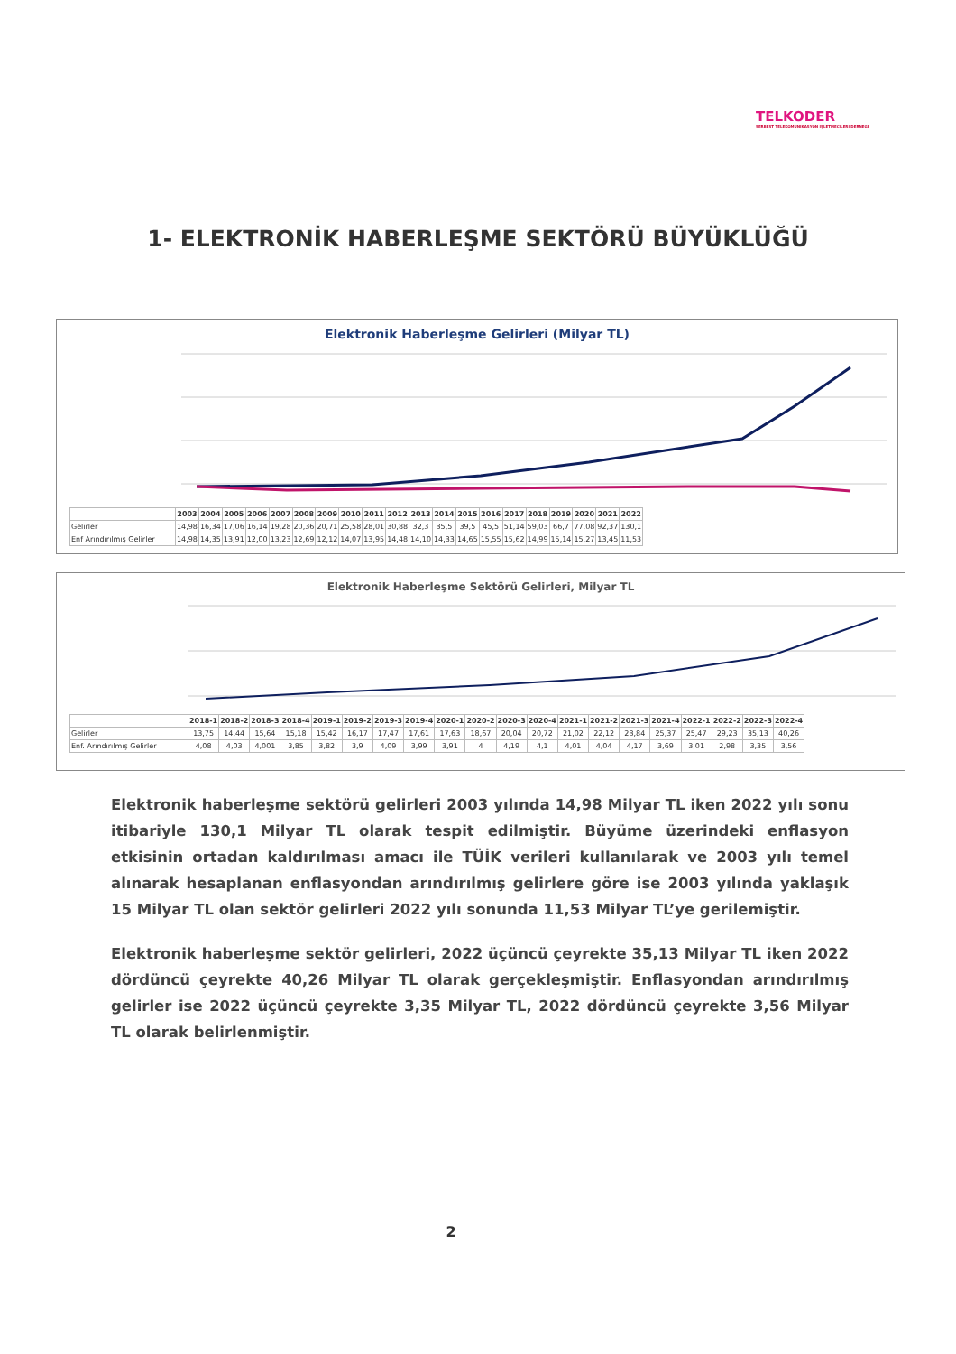TELKODER
SERBEST TELEKOMÜNİKASYON İŞLETMECİLERİ DERNEĞİ
1- ELEKTRONİK HABERLEŞME SEKTÖRÜ BÜYÜKLÜĞÜ
Elektronik Haberleşme Gelirleri (Milyar TL)
| | 2003 | 2004 | 2005 | 2006 | 2007 | 2008 | 2009 | 2010 | 2011 | 2012 | 2013 | 2014 | 2015 | 2016 | 2017 | 2018 | 2019 | 2020 | 2021 | 2022 |
| --- | --- | --- | --- | --- | --- | --- | --- | --- | --- | --- | --- | --- | --- | --- | --- | --- | --- | --- | --- | --- |
| Gelirler | 14,98 | 16,34 | 17,06 | 16,14 | 19,28 | 20,36 | 20,71 | 25,58 | 28,01 | 30,88 | 32,3 | 35,5 | 39,5 | 45,5 | 51,14 | 59,03 | 66,7 | 77,08 | 92,37 | 130,1 |
| Enf Arındırılmış Gelirler | 14,98 | 14,35 | 13,91 | 12,00 | 13,23 | 12,69 | 12,12 | 14,07 | 13,95 | 14,48 | 14,10 | 14,33 | 14,65 | 15,55 | 15,62 | 14,99 | 15,14 | 15,27 | 13,45 | 11,53 |
Elektronik Haberleşme Sektörü Gelirleri, Milyar TL
| | 2018-1 | 2018-2 | 2018-3 | 2018-4 | 2019-1 | 2019-2 | 2019-3 | 2019-4 | 2020-1 | 2020-2 | 2020-3 | 2020-4 | 2021-1 | 2021-2 | 2021-3 | 2021-4 | 2022-1 | 2022-2 | 2022-3 | 2022-4 |
| --- | --- | --- | --- | --- | --- | --- | --- | --- | --- | --- | --- | --- | --- | --- | --- | --- | --- | --- | --- | --- |
| Gelirler | 13,75 | 14,44 | 15,64 | 15,18 | 15,42 | 16,17 | 17,47 | 17,61 | 17,63 | 18,67 | 20,04 | 20,72 | 21,02 | 22,12 | 23,84 | 25,37 | 25,47 | 29,23 | 35,13 | 40,26 |
| Enf. Arındırılmış Gelirler | 4,08 | 4,03 | 4,001 | 3,85 | 3,82 | 3,9 | 4,09 | 3,99 | 3,91 | 4 | 4,19 | 4,1 | 4,01 | 4,04 | 4,17 | 3,69 | 3,01 | 2,98 | 3,35 | 3,56 |
Elektronik haberleşme sektörü gelirleri 2003 yılında 14,98 Milyar TL iken 2022 yılı sonu itibariyle 130,1 Milyar TL olarak tespit edilmiştir. Büyüme üzerindeki enflasyon etkisinin ortadan kaldırılması amacı ile TÜİK verileri kullanılarak ve 2003 yılı temel alınarak hesaplanan enflasyondan arındırılmış gelirlere göre ise 2003 yılında yaklaşık 15 Milyar TL olan sektör gelirleri 2022 yılı sonunda 11,53 Milyar TL’ye gerilemiştir.
Elektronik haberleşme sektör gelirleri, 2022 üçüncü çeyrekte 35,13 Milyar TL iken 2022 dördüncü çeyrekte 40,26 Milyar TL olarak gerçekleşmiştir. Enflasyondan arındırılmış gelirler ise 2022 üçüncü çeyrekte 3,35 Milyar TL, 2022 dördüncü çeyrekte 3,56 Milyar TL olarak belirlenmiştir.
2